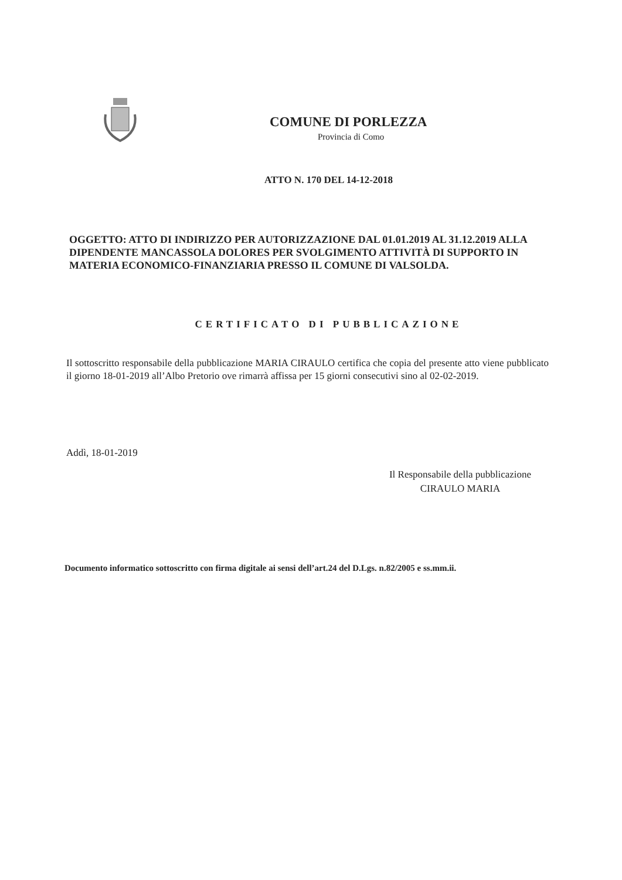COMUNE DI PORLEZZA
Provincia di Como
ATTO N. 170 DEL 14-12-2018
OGGETTO: ATTO DI INDIRIZZO PER AUTORIZZAZIONE DAL 01.01.2019 AL 31.12.2019 ALLA DIPENDENTE MANCASSOLA DOLORES PER SVOLGIMENTO ATTIVITÀ DI SUPPORTO IN MATERIA ECONOMICO-FINANZIARIA PRESSO IL COMUNE DI VALSOLDA.
CERTIFICATO DI PUBBLICAZIONE
Il sottoscritto responsabile della pubblicazione MARIA CIRAULO certifica che copia del presente atto viene pubblicato il giorno 18-01-2019 all’Albo Pretorio ove rimarrà affissa per 15 giorni consecutivi sino al 02-02-2019.
Addì, 18-01-2019
Il Responsabile della pubblicazione
CIRAULO MARIA
Documento informatico sottoscritto con firma digitale ai sensi dell’art.24 del D.Lgs. n.82/2005 e ss.mm.ii.